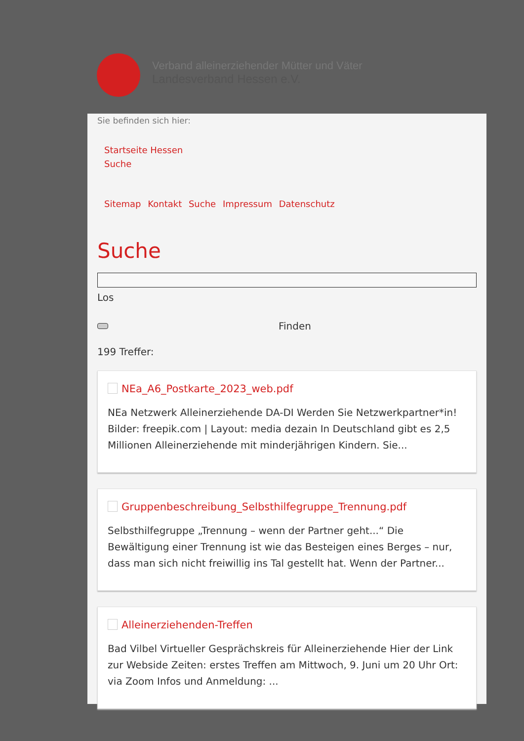Verband alleinerziehender Mütter und Väter
Landesverband Hessen e.V.
Sie befinden sich hier:
Startseite Hessen
Suche
Sitemap Kontakt Suche Impressum Datenschutz
Suche
Los
Finden
199 Treffer:
NEa_A6_Postkarte_2023_web.pdf
NEa Netzwerk Alleinerziehende DA-DI Werden Sie Netzwerkpartner*in! Bilder: freepik.com | Layout: media dezain In Deutschland gibt es 2,5 Millionen Alleinerziehende mit minderjährigen Kindern. Sie...
Gruppenbeschreibung_Selbsthilfegruppe_Trennung.pdf
Selbsthilfegruppe „Trennung – wenn der Partner geht...“ Die Bewältigung einer Trennung ist wie das Besteigen eines Berges – nur, dass man sich nicht freiwillig ins Tal gestellt hat. Wenn der Partner...
Alleinerziehenden-Treffen
Bad Vilbel Virtueller Gesprächskreis für Alleinerziehende Hier der Link zur Webside Zeiten: erstes Treffen am Mittwoch, 9. Juni um 20 Uhr Ort: via Zoom Infos und Anmeldung: ...